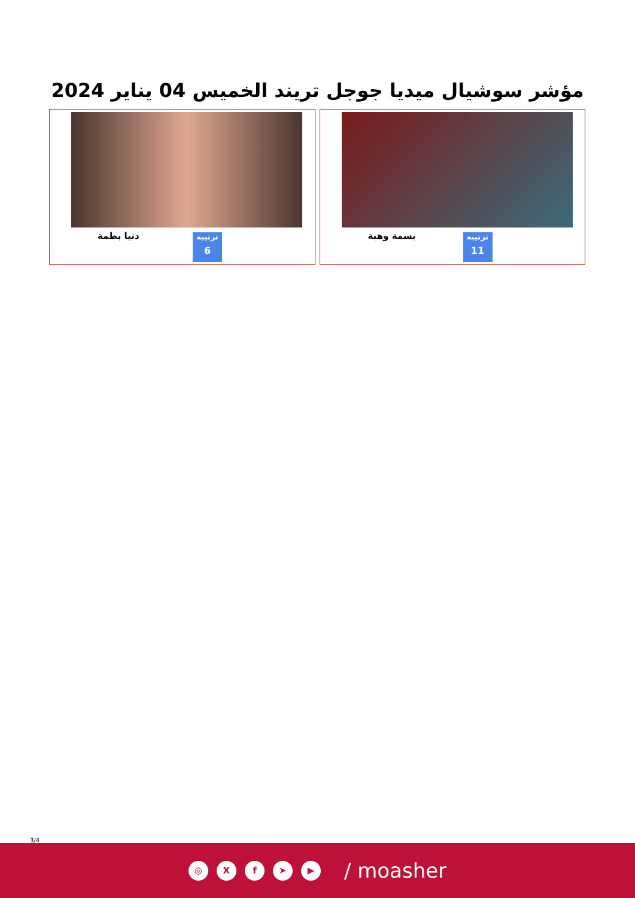مؤشر سوشيال ميديا جوجل تريند الخميس 04 يناير 2024
بسمة وهبة
ترتيبه
11
دنيا بطمة
ترتيبه
6
3/4
◎ X f ➤ ▶
/ moasher